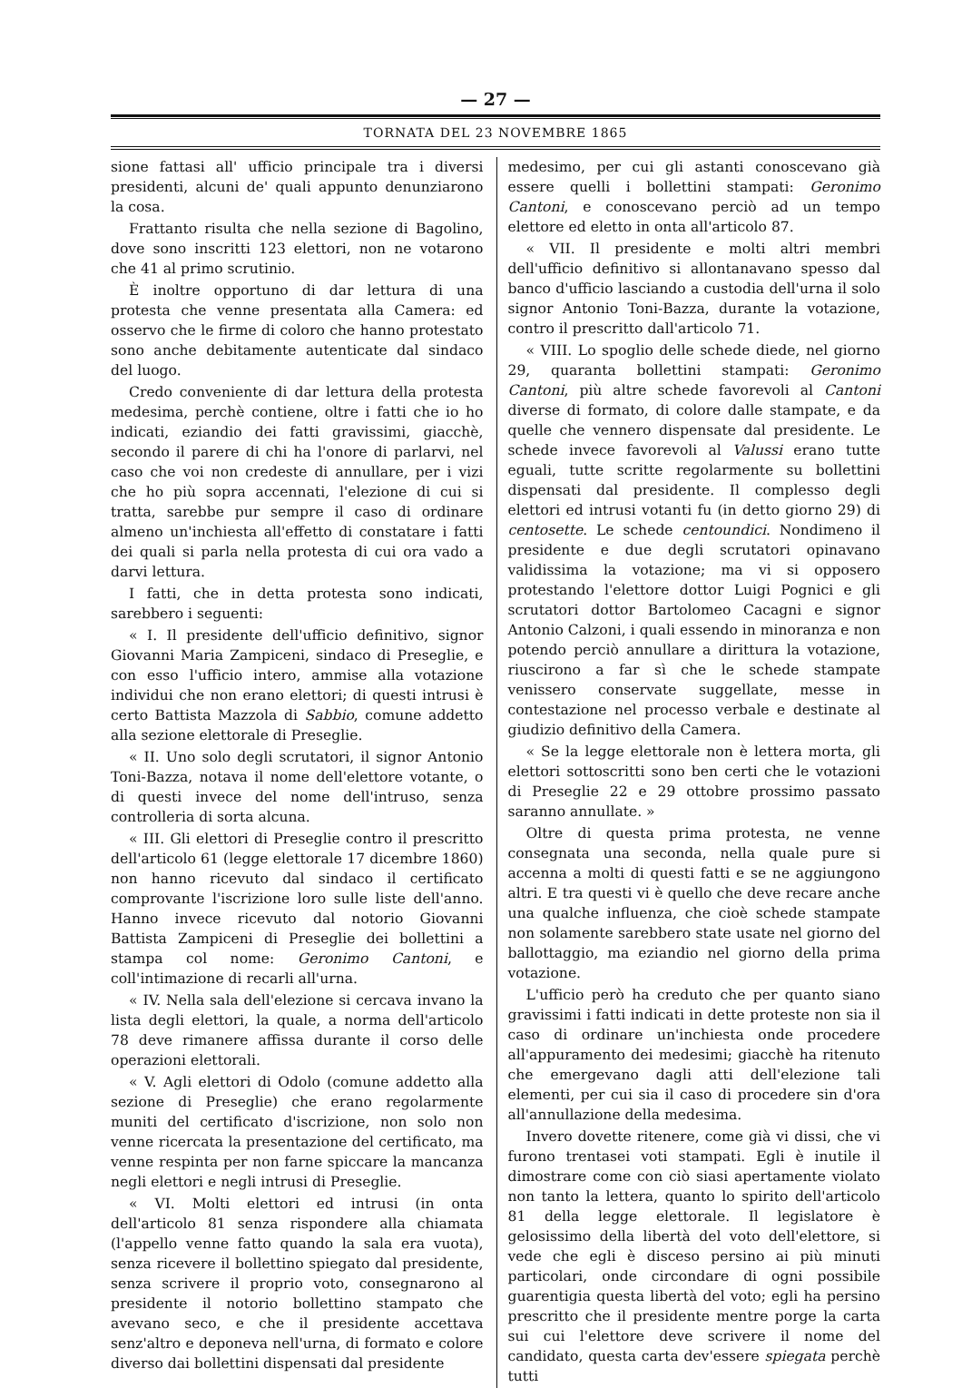— 27 —
TORNATA DEL 23 NOVEMBRE 1865
sione fattasi all' ufficio principale tra i diversi presidenti, alcuni de' quali appunto denunziarono la cosa.
Frattanto risulta che nella sezione di Bagolino, dove sono inscritti 123 elettori, non ne votarono che 41 al primo scrutinio.
È inoltre opportuno di dar lettura di una protesta che venne presentata alla Camera: ed osservo che le firme di coloro che hanno protestato sono anche debitamente autenticate dal sindaco del luogo.
Credo conveniente di dar lettura della protesta medesima, perchè contiene, oltre i fatti che io ho indicati, eziandio dei fatti gravissimi, giacchè, secondo il parere di chi ha l'onore di parlarvi, nel caso che voi non credeste di annullare, per i vizi che ho più sopra accennati, l'elezione di cui si tratta, sarebbe pur sempre il caso di ordinare almeno un'inchiesta all'effetto di constatare i fatti dei quali si parla nella protesta di cui ora vado a darvi lettura.
I fatti, che in detta protesta sono indicati, sarebbero i seguenti:
« I. Il presidente dell'ufficio definitivo, signor Giovanni Maria Zampiceni, sindaco di Preseglie, e con esso l'ufficio intero, ammise alla votazione individui che non erano elettori; di questi intrusi è certo Battista Mazzola di Sabbio, comune addetto alla sezione elettorale di Preseglie.
« II. Uno solo degli scrutatori, il signor Antonio Toni-Bazza, notava il nome dell'elettore votante, o di questi invece del nome dell'intruso, senza controlleria di sorta alcuna.
« III. Gli elettori di Preseglie contro il prescritto dell'articolo 61 (legge elettorale 17 dicembre 1860) non hanno ricevuto dal sindaco il certificato comprovante l'iscrizione loro sulle liste dell'anno. Hanno invece ricevuto dal notorio Giovanni Battista Zampiceni di Preseglie dei bollettini a stampa col nome: Geronimo Cantoni, e coll'intimazione di recarli all'urna.
« IV. Nella sala dell'elezione si cercava invano la lista degli elettori, la quale, a norma dell'articolo 78 deve rimanere affissa durante il corso delle operazioni elettorali.
« V. Agli elettori di Odolo (comune addetto alla sezione di Preseglie) che erano regolarmente muniti del certificato d'iscrizione, non solo non venne ricercata la presentazione del certificato, ma venne respinta per non farne spiccare la mancanza negli elettori e negli intrusi di Preseglie.
« VI. Molti elettori ed intrusi (in onta dell'articolo 81 senza rispondere alla chiamata (l'appello venne fatto quando la sala era vuota), senza ricevere il bollettino spiegato dal presidente, senza scrivere il proprio voto, consegnarono al presidente il notorio bollettino stampato che avevano seco, e che il presidente accettava senz'altro e deponeva nell'urna, di formato e colore diverso dai bollettini dispensati dal presidente
medesimo, per cui gli astanti conoscevano già essere quelli i bollettini stampati: Geronimo Cantoni, e conoscevano perciò ad un tempo elettore ed eletto in onta all'articolo 87.
« VII. Il presidente e molti altri membri dell'ufficio definitivo si allontanavano spesso dal banco d'ufficio lasciando a custodia dell'urna il solo signor Antonio Toni-Bazza, durante la votazione, contro il prescritto dall'articolo 71.
« VIII. Lo spoglio delle schede diede, nel giorno 29, quaranta bollettini stampati: Geronimo Cantoni, più altre schede favorevoli al Cantoni diverse di formato, di colore dalle stampate, e da quelle che vennero dispensate dal presidente. Le schede invece favorevoli al Valussi erano tutte eguali, tutte scritte regolarmente su bollettini dispensati dal presidente. Il complesso degli elettori ed intrusi votanti fu (in detto giorno 29) di centosette. Le schede centoundici. Nondimeno il presidente e due degli scrutatori opinavano validissima la votazione; ma vi si opposero protestando l'elettore dottor Luigi Pognici e gli scrutatori dottor Bartolomeo Cacagni e signor Antonio Calzoni, i quali essendo in minoranza e non potendo perciò annullare a dirittura la votazione, riuscirono a far sì che le schede stampate venissero conservate suggellate, messe in contestazione nel processo verbale e destinate al giudizio definitivo della Camera.
« Se la legge elettorale non è lettera morta, gli elettori sottoscritti sono ben certi che le votazioni di Preseglie 22 e 29 ottobre prossimo passato saranno annullate. »
Oltre di questa prima protesta, ne venne consegnata una seconda, nella quale pure si accenna a molti di questi fatti e se ne aggiungono altri. E tra questi vi è quello che deve recare anche una qualche influenza, che cioè schede stampate non solamente sarebbero state usate nel giorno del ballottaggio, ma eziandio nel giorno della prima votazione.
L'ufficio però ha creduto che per quanto siano gravissimi i fatti indicati in dette proteste non sia il caso di ordinare un'inchiesta onde procedere all'appuramento dei medesimi; giacchè ha ritenuto che emergevano dagli atti dell'elezione tali elementi, per cui sia il caso di procedere sin d'ora all'annullazione della medesima.
Invero dovette ritenere, come già vi dissi, che vi furono trentasei voti stampati. Egli è inutile il dimostrare come con ciò siasi apertamente violato non tanto la lettera, quanto lo spirito dell'articolo 81 della legge elettorale. Il legislatore è gelosissimo della libertà del voto dell'elettore, si vede che egli è disceso persino ai più minuti particolari, onde circondare di ogni possibile guarentigia questa libertà del voto; egli ha persino prescritto che il presidente mentre porge la carta sui cui l'elettore deve scrivere il nome del candidato, questa carta dev'essere spiegata perchè tutti